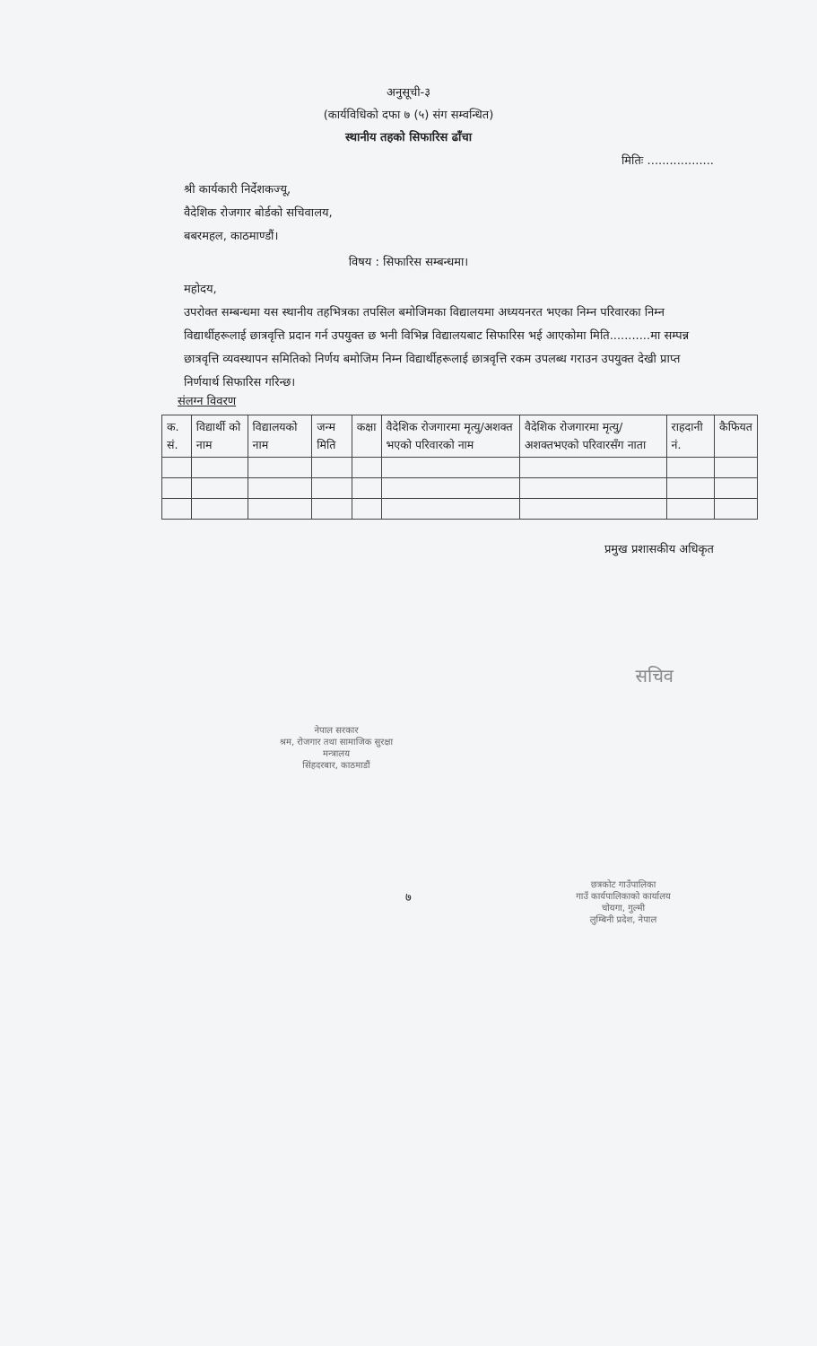अनुसूची-३
(कार्यविधिको दफा ७ (५) संग सम्वन्धित)
स्थानीय तहको सिफारिस ढाँचा
मितिः ..................
श्री कार्यकारी निर्देशकज्यू,
वैदेशिक रोजगार बोर्डको सचिवालय,
बबरमहल, काठमाण्डौं।
विषय : सिफारिस सम्बन्धमा।
महोदय,
उपरोक्त सम्बन्धमा यस स्थानीय तहभित्रका तपसिल बमोजिमका विद्यालयमा अध्ययनरत भएका निम्न परिवारका निम्न विद्यार्थीहरूलाई छात्रवृत्ति प्रदान गर्न उपयुक्त छ भनी विभिन्न विद्यालयबाट सिफारिस भई आएकोमा मिति...........मा सम्पन्न छात्रवृत्ति व्यवस्थापन समितिको निर्णय बमोजिम निम्न विद्यार्थीहरूलाई छात्रवृत्ति रकम उपलब्ध गराउन उपयुक्त देखी प्राप्त निर्णयार्थ सिफारिस गरिन्छ।
संलग्न विवरण
| क. सं. | विद्यार्थी को नाम | विद्यालयको नाम | जन्म मिति | कक्षा | वैदेशिक रोजगारमा मृत्यु/अशक्त भएको परिवारको नाम | वैदेशिक रोजगारमा मृत्यु/अशक्तभएको परिवारसँग नाता | राहदानी नं. | कैफियत |
| --- | --- | --- | --- | --- | --- | --- | --- | --- |
प्रमुख प्रशासकीय अधिकृत
सचिव
नेपाल सरकार
श्रम, रोजगार तथा सामाजिक सुरक्षा मन्त्रालय
सिंहदरबार, काठमाडौं
छत्रकोट गाउँपालिका
गाउँ कार्यपालिकाको कार्यालय
चोयगा, गुल्मी
लुम्बिनी प्रदेश, नेपाल
७